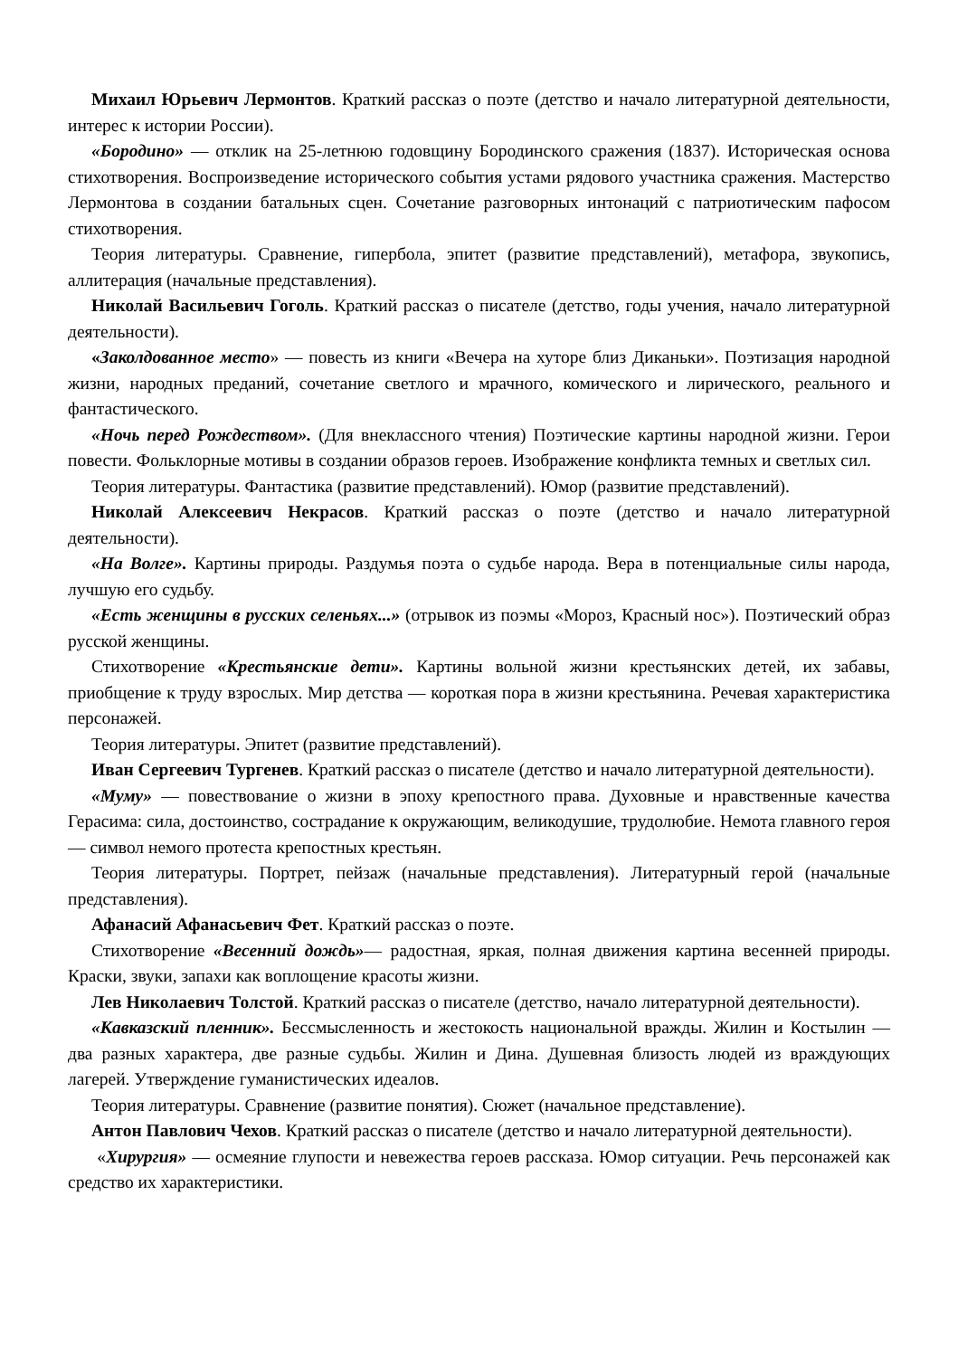Михаил Юрьевич Лермонтов. Краткий рассказ о поэте (детство и начало литературной деятельности, интерес к истории России).
«Бородино» — отклик на 25-летнюю годовщину Бородинского сражения (1837). Историческая основа стихотворения. Воспроизведение исторического события устами рядового участника сражения. Мастерство Лермонтова в создании батальных сцен. Сочетание разговорных интонаций с патриотическим пафосом стихотворения.
Теория литературы. Сравнение, гипербола, эпитет (развитие представлений), метафора, звукопись, аллитерация (начальные представления).
Николай Васильевич Гоголь. Краткий рассказ о писателе (детство, годы учения, начало литературной деятельности).
«Заколдованное место» — повесть из книги «Вечера на хуторе близ Диканьки». Поэтизация народной жизни, народных преданий, сочетание светлого и мрачного, комического и лирического, реального и фантастического.
«Ночь перед Рождеством». (Для внеклассного чтения) Поэтические картины народной жизни. Герои повести. Фольклорные мотивы в создании образов героев. Изображение конфликта темных и светлых сил.
Теория литературы. Фантастика (развитие представлений). Юмор (развитие представлений).
Николай Алексеевич Некрасов. Краткий рассказ о поэте (детство и начало литературной деятельности).
«На Волге». Картины природы. Раздумья поэта о судьбе народа. Вера в потенциальные силы народа, лучшую его судьбу.
«Есть женщины в русских селеньях...» (отрывок из поэмы «Мороз, Красный нос»). Поэтический образ русской женщины.
Стихотворение «Крестьянские дети». Картины вольной жизни крестьянских детей, их забавы, приобщение к труду взрослых. Мир детства — короткая пора в жизни крестьянина. Речевая характеристика персонажей.
Теория литературы. Эпитет (развитие представлений).
Иван Сергеевич Тургенев. Краткий рассказ о писателе (детство и начало литературной деятельности).
«Муму» — повествование о жизни в эпоху крепостного права. Духовные и нравственные качества Герасима: сила, достоинство, сострадание к окружающим, великодушие, трудолюбие. Немота главного героя — символ немого протеста крепостных крестьян.
Теория литературы. Портрет, пейзаж (начальные представления). Литературный герой (начальные представления).
Афанасий Афанасьевич Фет. Краткий рассказ о поэте.
Стихотворение «Весенний дождь»— радостная, яркая, полная движения картина весенней природы. Краски, звуки, запахи как воплощение красоты жизни.
Лев Николаевич Толстой. Краткий рассказ о писателе (детство, начало литературной деятельности).
«Кавказский пленник». Бессмысленность и жестокость национальной вражды. Жилин и Костылин — два разных характера, две разные судьбы. Жилин и Дина. Душевная близость людей из враждующих лагерей. Утверждение гуманистических идеалов.
Теория литературы. Сравнение (развитие понятия). Сюжет (начальное представление).
Антон Павлович Чехов. Краткий рассказ о писателе (детство и начало литературной деятельности).
«Хирургия» — осмеяние глупости и невежества героев рассказа. Юмор ситуации. Речь персонажей как средство их характеристики.